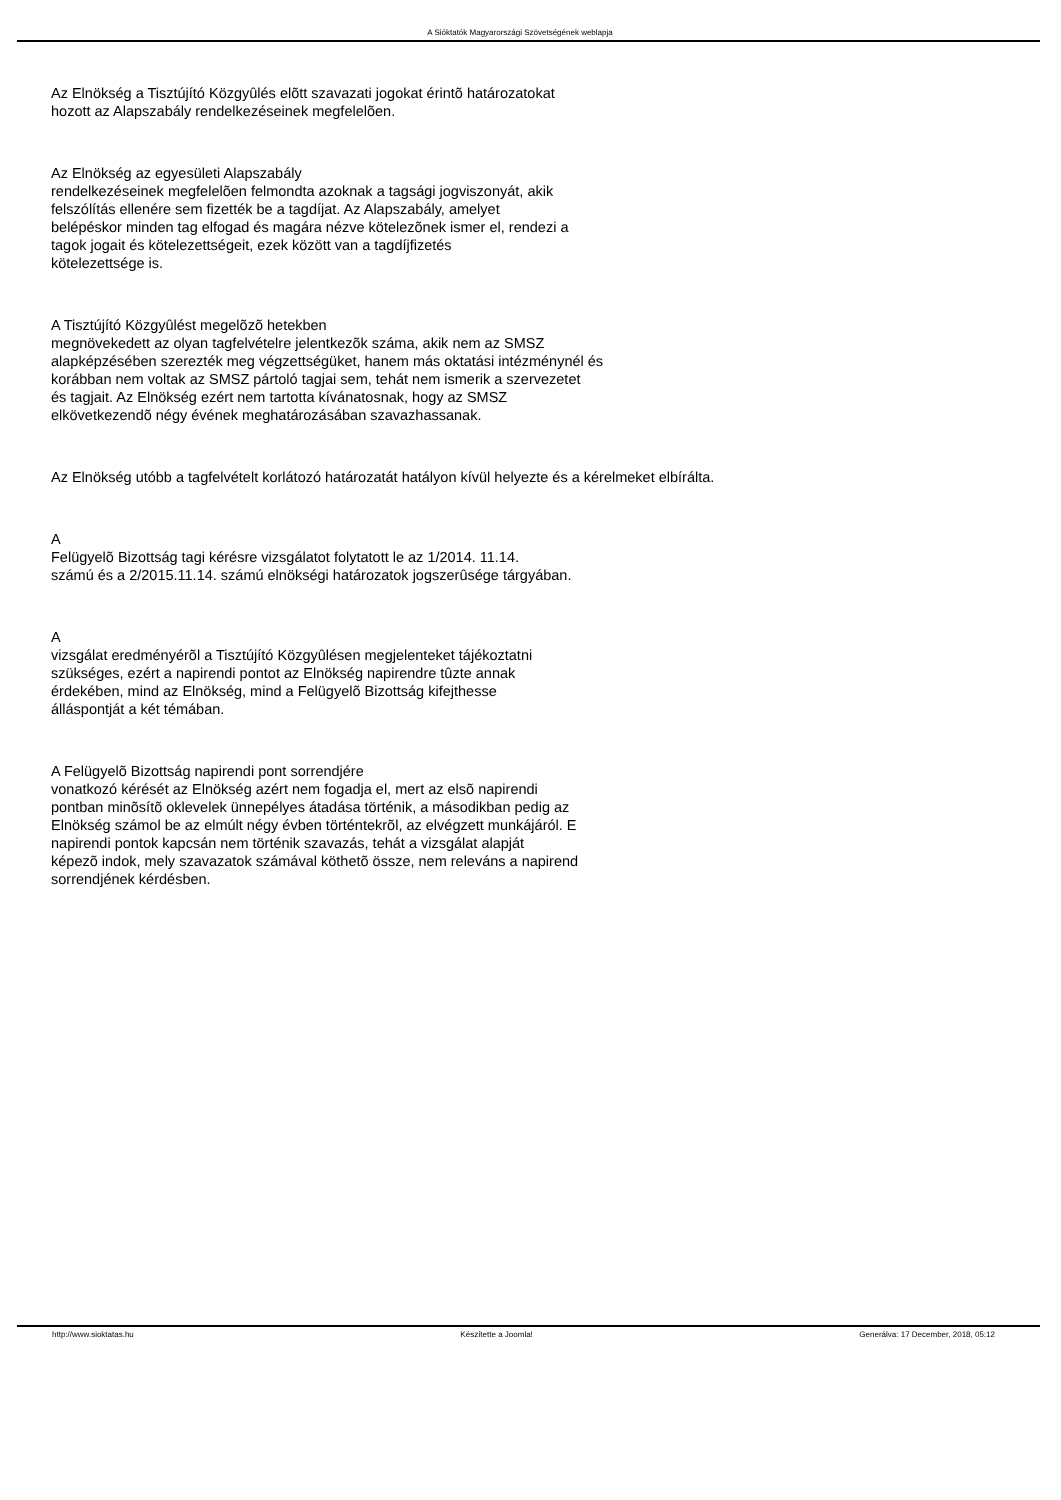A Sióktatók Magyarországi Szövetségének weblapja
Az Elnökség a Tisztújító Közgyûlés elõtt szavazati jogokat érintõ határozatokat
hozott az Alapszabály rendelkezéseinek megfelelõen.
Az Elnökség az egyesületi Alapszabály
rendelkezéseinek megfelelõen felmondta azoknak a tagsági jogviszonyát, akik
felszólítás ellenére sem fizették be a tagdíjat. Az Alapszabály, amelyet
belépéskor minden tag elfogad és magára nézve kötelezõnek ismer el, rendezi a
tagok jogait és kötelezettségeit, ezek között van a tagdíjfizetés
kötelezettsége is.
A Tisztújító Közgyûlést megelõzõ hetekben
megnövekedett az olyan tagfelvételre jelentkezõk száma, akik nem az SMSZ
alapképzésében szerezték meg végzettségüket, hanem más oktatási intézménynél és
korábban nem voltak az SMSZ pártoló tagjai sem, tehát nem ismerik a szervezetet
és tagjait. Az Elnökség ezért nem tartotta kívánatosnak, hogy az SMSZ
elkövetkezendõ négy évének meghatározásában szavazhassanak.
Az Elnökség utóbb a tagfelvételt korlátozó határozatát hatályon kívül helyezte és a kérelmeket elbírálta.
A
Felügyelõ Bizottság tagi kérésre vizsgálatot folytatott le az 1/2014. 11.14.
számú és a 2/2015.11.14. számú elnökségi határozatok jogszerûsége tárgyában.
A
vizsgálat eredményérõl a Tisztújító Közgyûlésen megjelenteket tájékoztatni
szükséges, ezért a napirendi pontot az Elnökség napirendre tûzte annak
érdekében, mind az Elnökség, mind a Felügyelõ Bizottság kifejthesse
álláspontját a két témában.
A Felügyelõ Bizottság napirendi pont sorrendjére
vonatkozó kérését az Elnökség azért nem fogadja el, mert az elsõ napirendi
pontban minõsítõ oklevelek ünnepélyes átadása történik, a másodikban pedig az
Elnökség számol be az elmúlt négy évben történtekrõl, az elvégzett munkájáról. E
napirendi pontok kapcsán nem történik szavazás, tehát a vizsgálat alapját
képezõ indok, mely szavazatok számával köthetõ össze, nem releváns a napirend
sorrendjének kérdésben.
http://www.sioktatas.hu Készítette a Joomla! Generálva: 17 December, 2018, 05:12